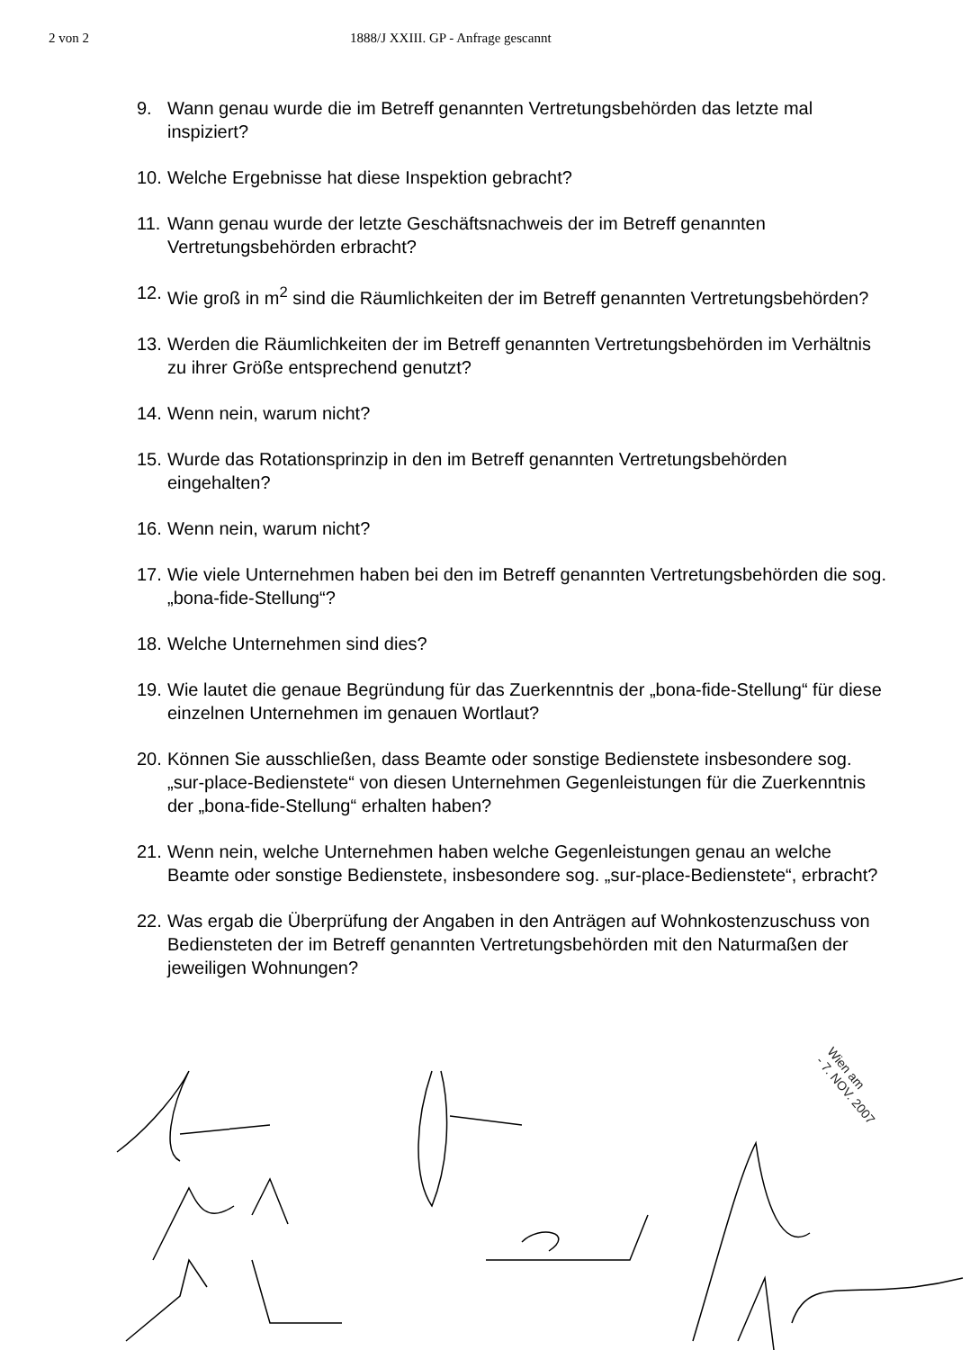2 von 2 1888/J XXIII. GP - Anfrage gescannt
9. Wann genau wurde die im Betreff genannten Vertretungsbehörden das letzte mal inspiziert?
10. Welche Ergebnisse hat diese Inspektion gebracht?
11. Wann genau wurde der letzte Geschäftsnachweis der im Betreff genannten Vertretungsbehörden erbracht?
12. Wie groß in m<sup>2</sup> sind die Räumlichkeiten der im Betreff genannten Vertretungsbehörden?
13. Werden die Räumlichkeiten der im Betreff genannten Vertretungsbehörden im Verhältnis zu ihrer Größe entsprechend genutzt?
14. Wenn nein, warum nicht?
15. Wurde das Rotationsprinzip in den im Betreff genannten Vertretungsbehörden eingehalten?
16. Wenn nein, warum nicht?
17. Wie viele Unternehmen haben bei den im Betreff genannten Vertretungsbehörden die sog. „bona-fide-Stellung“?
18. Welche Unternehmen sind dies?
19. Wie lautet die genaue Begründung für das Zuerkenntnis der „bona-fide-Stellung“ für diese einzelnen Unternehmen im genauen Wortlaut?
20. Können Sie ausschließen, dass Beamte oder sonstige Bedienstete insbesondere sog. „sur-place-Bedienstete“ von diesen Unternehmen Gegenleistungen für die Zuerkenntnis der „bona-fide-Stellung“ erhalten haben?
21. Wenn nein, welche Unternehmen haben welche Gegenleistungen genau an welche Beamte oder sonstige Bedienstete, insbesondere sog. „sur-place-Bedienstete“, erbracht?
22. Was ergab die Überprüfung der Angaben in den Anträgen auf Wohnkostenzuschuss von Bediensteten der im Betreff genannten Vertretungsbehörden mit den Naturmaßen der jeweiligen Wohnungen?
Wien am
- 7. NOV. 2007